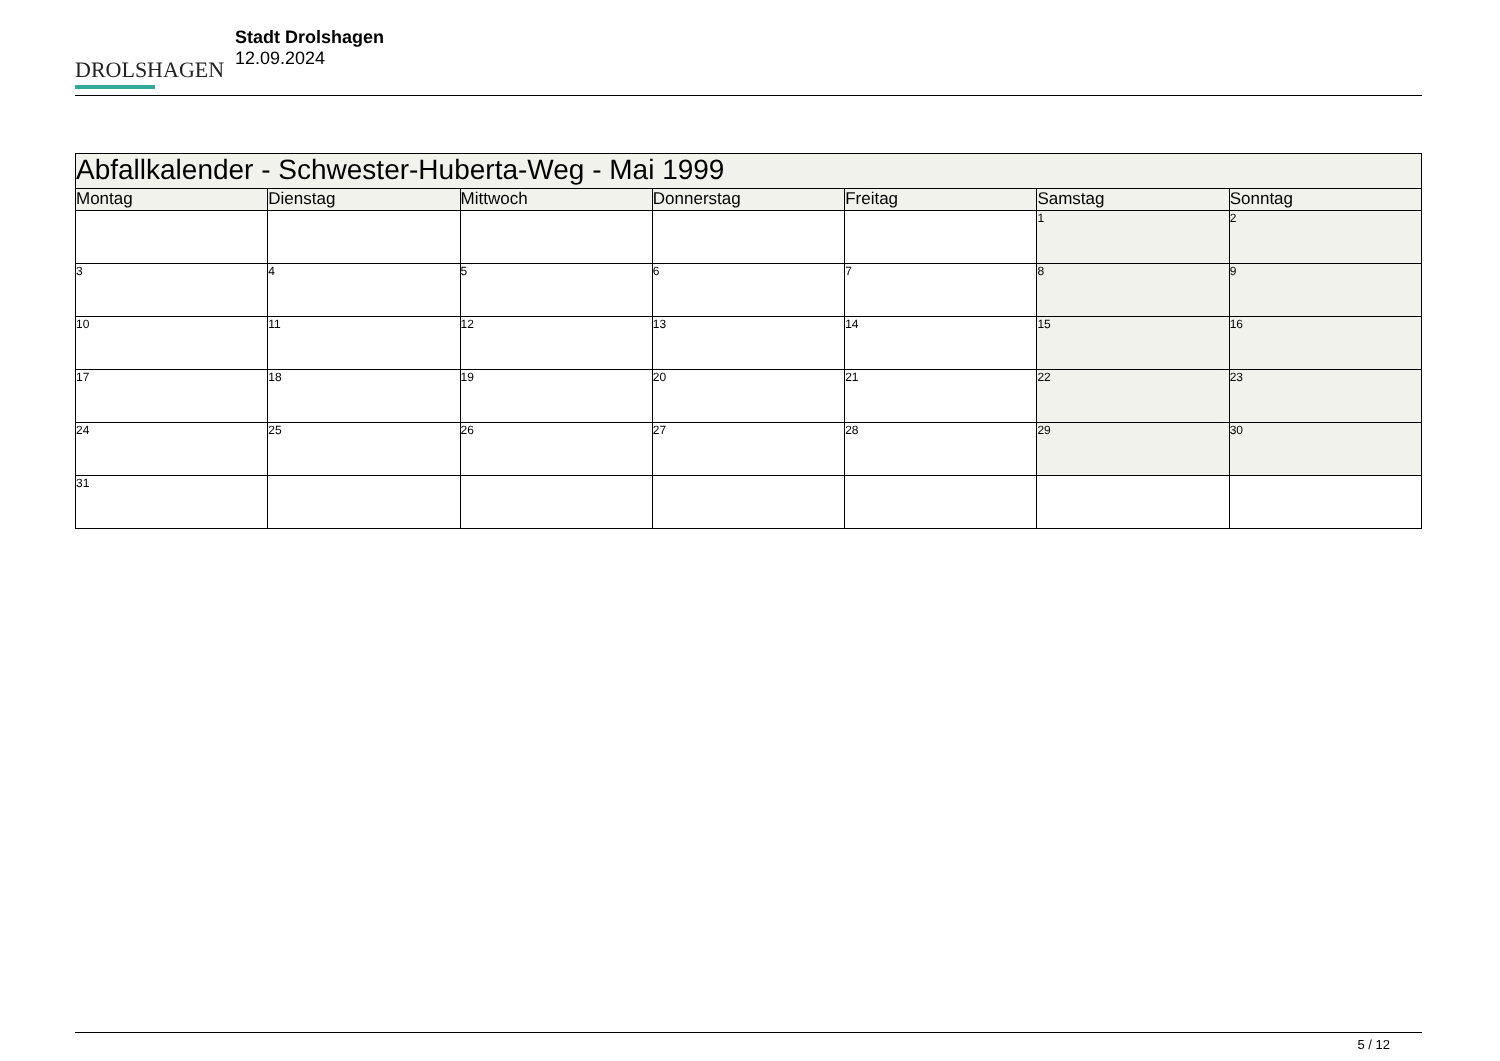DROLSHAGEN
Stadt Drolshagen
12.09.2024
| Abfallkalender - Schwester-Huberta-Weg - Mai 1999 | | | | | | |
| --- | --- | --- | --- | --- | --- | --- |
| Montag | Dienstag | Mittwoch | Donnerstag | Freitag | Samstag | Sonntag |
| | | | | | 1 | 2 |
| 3 | 4 | 5 | 6 | 7 | 8 | 9 |
| 10 | 11 | 12 | 13 | 14 | 15 | 16 |
| 17 | 18 | 19 | 20 | 21 | 22 | 23 |
| 24 | 25 | 26 | 27 | 28 | 29 | 30 |
| 31 | | | | | | |
5 / 12